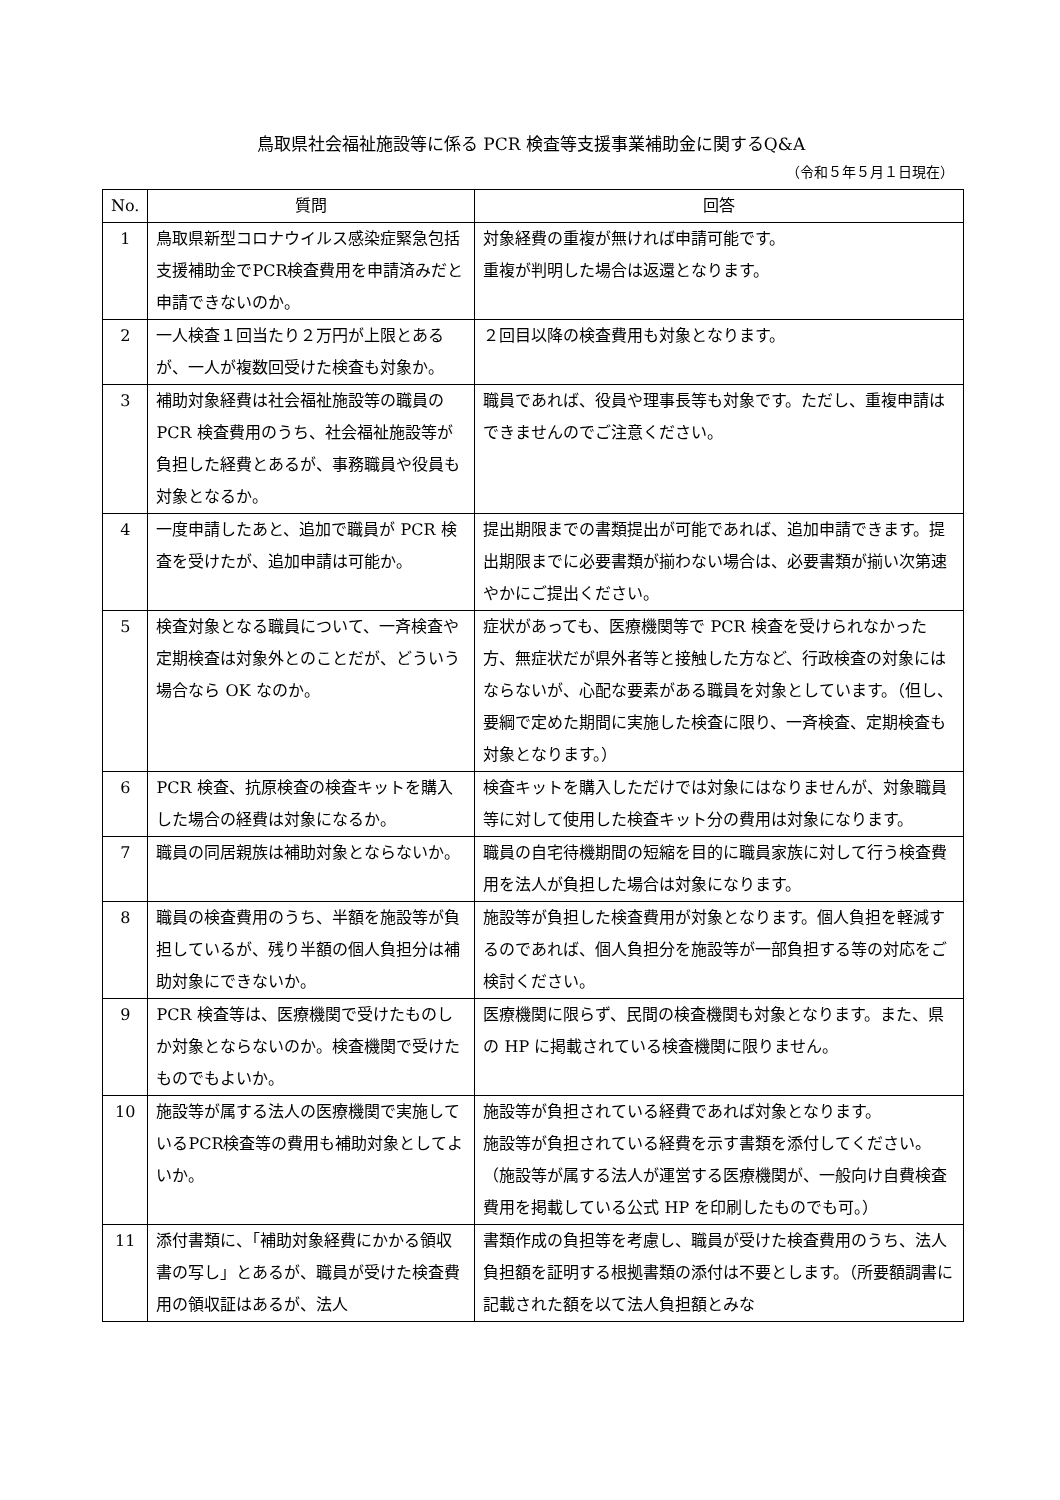鳥取県社会福祉施設等に係る PCR 検査等支援事業補助金に関するQ&A
（令和５年５月１日現在）
| No. | 質問 | 回答 |
| --- | --- | --- |
| 1 | 鳥取県新型コロナウイルス感染症緊急包括支援補助金でPCR検査費用を申請済みだと申請できないのか。 | 対象経費の重複が無ければ申請可能です。 重複が判明した場合は返還となります。 |
| 2 | 一人検査１回当たり２万円が上限とあるが、一人が複数回受けた検査も対象か。 | ２回目以降の検査費用も対象となります。 |
| 3 | 補助対象経費は社会福祉施設等の職員の PCR 検査費用のうち、社会福祉施設等が負担した経費とあるが、事務職員や役員も対象となるか。 | 職員であれば、役員や理事長等も対象です。ただし、重複申請はできませんのでご注意ください。 |
| 4 | 一度申請したあと、追加で職員が PCR 検査を受けたが、追加申請は可能か。 | 提出期限までの書類提出が可能であれば、追加申請できます。提出期限までに必要書類が揃わない場合は、必要書類が揃い次第速やかにご提出ください。 |
| 5 | 検査対象となる職員について、一斉検査や定期検査は対象外とのことだが、どういう場合なら OK なのか。 | 症状があっても、医療機関等で PCR 検査を受けられなかった方、無症状だが県外者等と接触した方など、行政検査の対象にはならないが、心配な要素がある職員を対象としています。（但し、要綱で定めた期間に実施した検査に限り、一斉検査、定期検査も対象となります。） |
| 6 | PCR 検査、抗原検査の検査キットを購入した場合の経費は対象になるか。 | 検査キットを購入しただけでは対象にはなりませんが、対象職員等に対して使用した検査キット分の費用は対象になります。 |
| 7 | 職員の同居親族は補助対象とならないか。 | 職員の自宅待機期間の短縮を目的に職員家族に対して行う検査費用を法人が負担した場合は対象になります。 |
| 8 | 職員の検査費用のうち、半額を施設等が負担しているが、残り半額の個人負担分は補助対象にできないか。 | 施設等が負担した検査費用が対象となります。個人負担を軽減するのであれば、個人負担分を施設等が一部負担する等の対応をご検討ください。 |
| 9 | PCR 検査等は、医療機関で受けたものしか対象とならないのか。検査機関で受けたものでもよいか。 | 医療機関に限らず、民間の検査機関も対象となります。また、県の HP に掲載されている検査機関に限りません。 |
| 10 | 施設等が属する法人の医療機関で実施しているPCR検査等の費用も補助対象としてよいか。 | 施設等が負担されている経費であれば対象となります。 施設等が負担されている経費を示す書類を添付してください。（施設等が属する法人が運営する医療機関が、一般向け自費検査費用を掲載している公式 HP を印刷したものでも可。） |
| 11 | 添付書類に、「補助対象経費にかかる領収書の写し」とあるが、職員が受けた検査費用の領収証はあるが、法人 | 書類作成の負担等を考慮し、職員が受けた検査費用のうち、法人負担額を証明する根拠書類の添付は不要とします。（所要額調書に記載された額を以て法人負担額とみな |